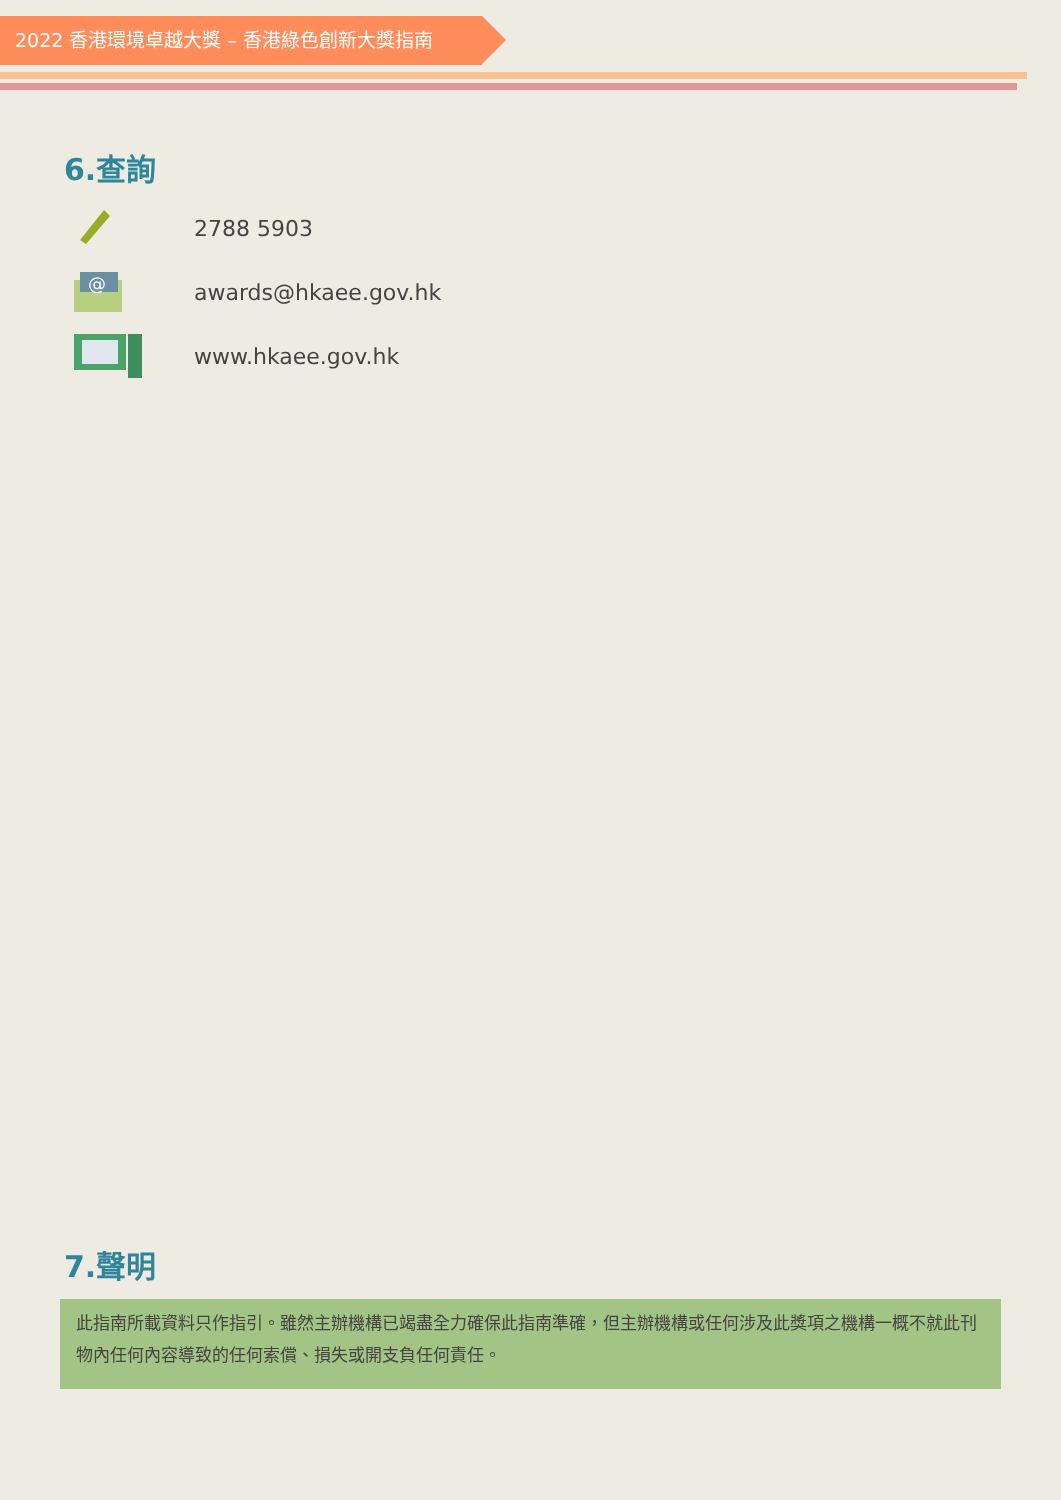2022 香港環境卓越大獎 – 香港綠色創新大獎指南
6.查詢
2788 5903
@
awards@hkaee.gov.hk
www.hkaee.gov.hk
7.聲明
此指南所載資料只作指引。雖然主辦機構已竭盡全力確保此指南準確，但主辦機構或任何涉及此獎項之機構一概不就此刊物內任何內容導致的任何索償、損失或開支負任何責任。